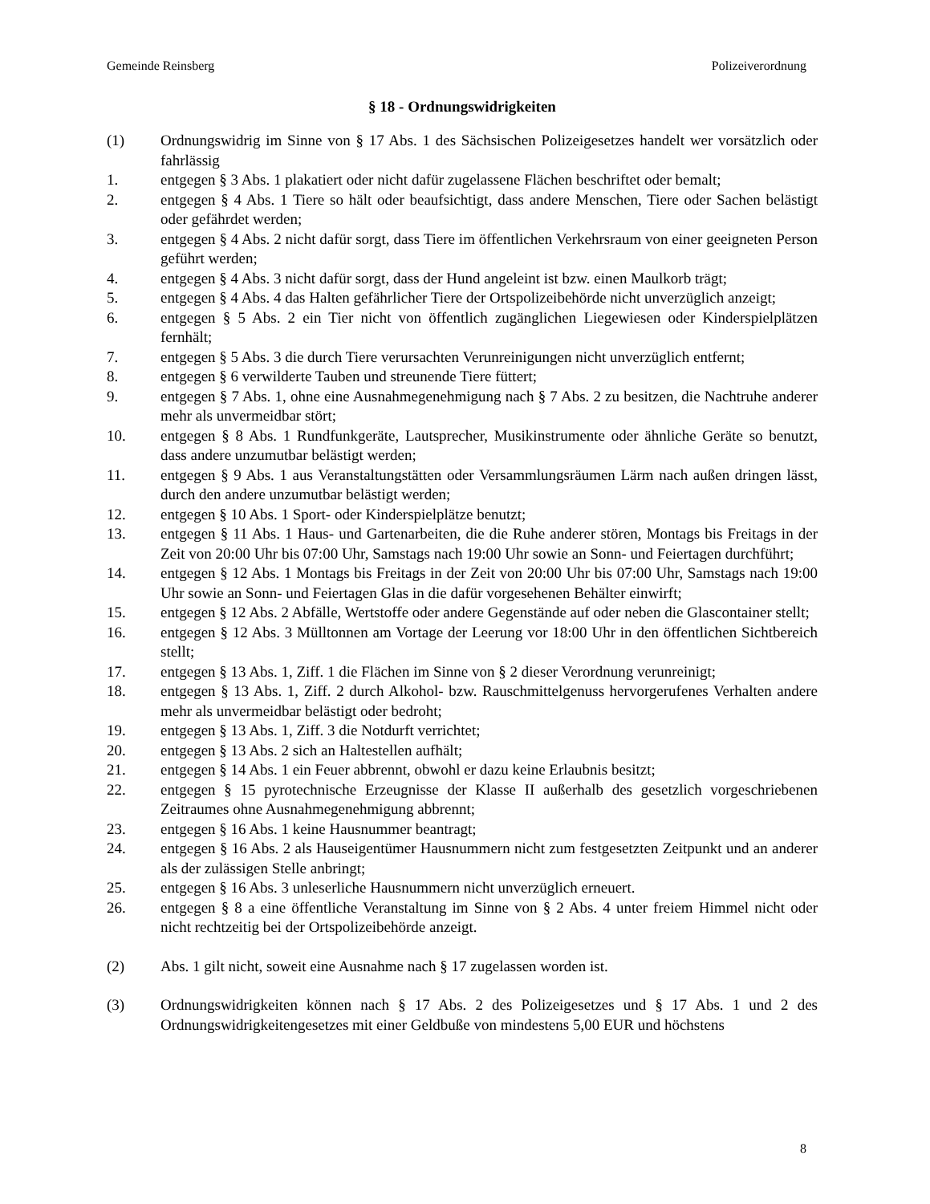Gemeinde Reinsberg Polizeiverordnung
§ 18 - Ordnungswidrigkeiten
(1) Ordnungswidrig im Sinne von § 17 Abs. 1 des Sächsischen Polizeigesetzes handelt wer vorsätzlich oder fahrlässig
1. entgegen § 3 Abs. 1 plakatiert oder nicht dafür zugelassene Flächen beschriftet oder bemalt;
2. entgegen § 4 Abs. 1 Tiere so hält oder beaufsichtigt, dass andere Menschen, Tiere oder Sachen belästigt oder gefährdet werden;
3. entgegen § 4 Abs. 2 nicht dafür sorgt, dass Tiere im öffentlichen Verkehrsraum von einer geeigneten Person geführt werden;
4. entgegen § 4 Abs. 3 nicht dafür sorgt, dass der Hund angeleint ist bzw. einen Maulkorb trägt;
5. entgegen § 4 Abs. 4 das Halten gefährlicher Tiere der Ortspolizeibehörde nicht unverzüglich anzeigt;
6. entgegen § 5 Abs. 2 ein Tier nicht von öffentlich zugänglichen Liegewiesen oder Kinderspielplätzen fernhält;
7. entgegen § 5 Abs. 3 die durch Tiere verursachten Verunreinigungen nicht unverzüglich entfernt;
8. entgegen § 6 verwilderte Tauben und streunende Tiere füttert;
9. entgegen § 7 Abs. 1, ohne eine Ausnahmegenehmigung nach § 7 Abs. 2 zu besitzen, die Nachtruhe anderer mehr als unvermeidbar stört;
10. entgegen § 8 Abs. 1 Rundfunkgeräte, Lautsprecher, Musikinstrumente oder ähnliche Geräte so benutzt, dass andere unzumutbar belästigt werden;
11. entgegen § 9 Abs. 1 aus Veranstaltungstätten oder Versammlungsräumen Lärm nach außen dringen lässt, durch den andere unzumutbar belästigt werden;
12. entgegen § 10 Abs. 1 Sport- oder Kinderspielplätze benutzt;
13. entgegen § 11 Abs. 1 Haus- und Gartenarbeiten, die die Ruhe anderer stören, Montags bis Freitags in der Zeit von 20:00 Uhr bis 07:00 Uhr, Samstags nach 19:00 Uhr sowie an Sonn- und Feiertagen durchführt;
14. entgegen § 12 Abs. 1 Montags bis Freitags in der Zeit von 20:00 Uhr bis 07:00 Uhr, Samstags nach 19:00 Uhr sowie an Sonn- und Feiertagen Glas in die dafür vorgesehenen Behälter einwirft;
15. entgegen § 12 Abs. 2 Abfälle, Wertstoffe oder andere Gegenstände auf oder neben die Glascontainer stellt;
16. entgegen § 12 Abs. 3 Mülltonnen am Vortage der Leerung vor 18:00 Uhr in den öffentlichen Sichtbereich stellt;
17. entgegen § 13 Abs. 1, Ziff. 1 die Flächen im Sinne von § 2 dieser Verordnung verunreinigt;
18. entgegen § 13 Abs. 1, Ziff. 2 durch Alkohol- bzw. Rauschmittelgenuss hervorgerufenes Verhalten andere mehr als unvermeidbar belästigt oder bedroht;
19. entgegen § 13 Abs. 1, Ziff. 3 die Notdurft verrichtet;
20. entgegen § 13 Abs. 2 sich an Haltestellen aufhält;
21. entgegen § 14 Abs. 1 ein Feuer abbrennt, obwohl er dazu keine Erlaubnis besitzt;
22. entgegen § 15 pyrotechnische Erzeugnisse der Klasse II außerhalb des gesetzlich vorgeschriebenen Zeitraumes ohne Ausnahmegenehmigung abbrennt;
23. entgegen § 16 Abs. 1 keine Hausnummer beantragt;
24. entgegen § 16 Abs. 2 als Hauseigentümer Hausnummern nicht zum festgesetzten Zeitpunkt und an anderer als der zulässigen Stelle anbringt;
25. entgegen § 16 Abs. 3 unleserliche Hausnummern nicht unverzüglich erneuert.
26. entgegen § 8 a eine öffentliche Veranstaltung im Sinne von § 2 Abs. 4 unter freiem Himmel nicht oder nicht rechtzeitig bei der Ortspolizeibehörde anzeigt.
(2) Abs. 1 gilt nicht, soweit eine Ausnahme nach § 17 zugelassen worden ist.
(3) Ordnungswidrigkeiten können nach § 17 Abs. 2 des Polizeigesetzes und § 17 Abs. 1 und 2 des Ordnungswidrigkeitengesetzes mit einer Geldbuße von mindestens 5,00 EUR und höchstens
8